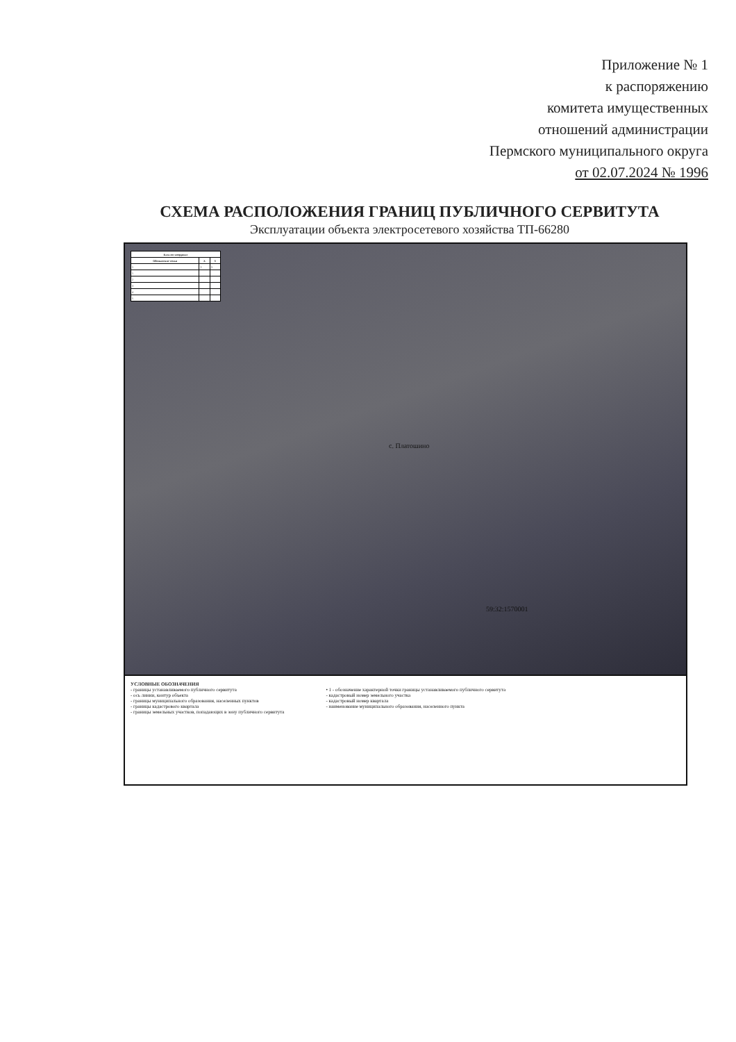Приложение № 1
к распоряжению
комитета имущественных
отношений администрации
Пермского муниципального округа
от 02.07.2024 № 1996
СХЕМА РАСПОЛОЖЕНИЯ ГРАНИЦ ПУБЛИЧНОГО СЕРВИТУТА
Эксплуатации объекта электросетевого хозяйства ТП-66280
| Каталог координат | | |
| --- | --- | --- |
| Обозначение точки | X | Y |
| 1 | 2 | 3 |
| 1 | | |
| 2 | | |
| 3 | | |
| 4 | | |
| 5 | | |
с. Платошино
59:32:1570001
УСЛОВНЫЕ ОБОЗНАЧЕНИЯ
- границы устанавливаемого публичного сервитута
- ось линии, контур объекта
- границы муниципального образования, населенных пунктов
- границы кадастрового квартала
- границы земельных участков, попадающих в зону публичного сервитута
• 1 - обозначение характерной точки границы устанавливаемого публичного сервитута
- кадастровый номер земельного участка
- кадастровый номер квартала
- наименование муниципального образования, населенного пункта